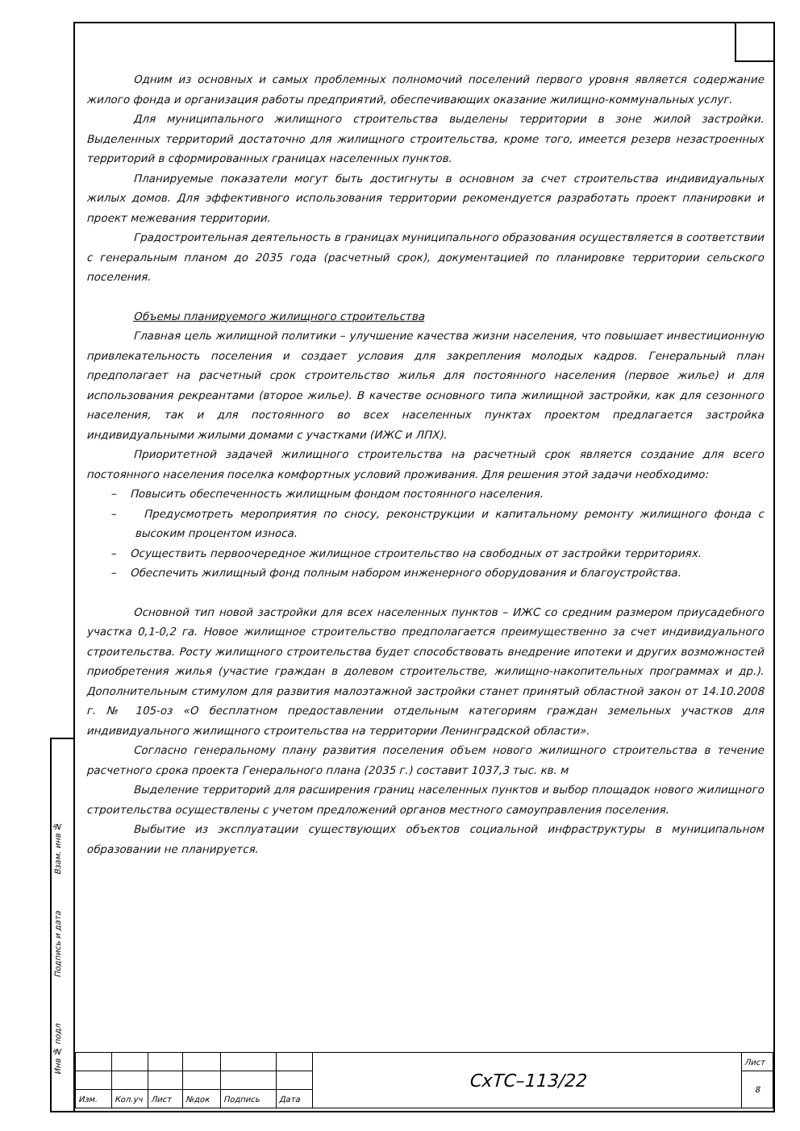Взам. инв №
Подпись и дата
Инв № подл
Одним из основных и самых проблемных полномочий поселений первого уровня является содержание жилого фонда и организация работы предприятий, обеспечивающих оказание жилищно-коммунальных услуг.
Для муниципального жилищного строительства выделены территории в зоне жилой застройки. Выделенных территорий достаточно для жилищного строительства, кроме того, имеется резерв незастроенных территорий в сформированных границах населенных пунктов.
Планируемые показатели могут быть достигнуты в основном за счет строительства индивидуальных жилых домов. Для эффективного использования территории рекомендуется разработать проект планировки и проект межевания территории.
Градостроительная деятельность в границах муниципального образования осуществляется в соответствии с генеральным планом до 2035 года (расчетный срок), документацией по планировке территории сельского поселения.
Объемы планируемого жилищного строительства
Главная цель жилищной политики – улучшение качества жизни населения, что повышает инвестиционную привлекательность поселения и создает условия для закрепления молодых кадров. Генеральный план предполагает на расчетный срок строительство жилья для постоянного населения (первое жилье) и для использования рекреантами (второе жилье). В качестве основного типа жилищной застройки, как для сезонного населения, так и для постоянного во всех населенных пунктах проектом предлагается застройка индивидуальными жилыми домами с участками (ИЖС и ЛПХ).
Приоритетной задачей жилищного строительства на расчетный срок является создание для всего постоянного населения поселка комфортных условий проживания. Для решения этой задачи необходимо:
– Повысить обеспеченность жилищным фондом постоянного населения.
– Предусмотреть мероприятия по сносу, реконструкции и капитальному ремонту жилищного фонда с высоким процентом износа.
– Осуществить первоочередное жилищное строительство на свободных от застройки территориях.
– Обеспечить жилищный фонд полным набором инженерного оборудования и благоустройства.
Основной тип новой застройки для всех населенных пунктов – ИЖС со средним размером приусадебного участка 0,1-0,2 га. Новое жилищное строительство предполагается преимущественно за счет индивидуального строительства. Росту жилищного строительства будет способствовать внедрение ипотеки и других возможностей приобретения жилья (участие граждан в долевом строительстве, жилищно-накопительных программах и др.). Дополнительным стимулом для развития малоэтажной застройки станет принятый областной закон от 14.10.2008 г. № 105-оз «О бесплатном предоставлении отдельным категориям граждан земельных участков для индивидуального жилищного строительства на территории Ленинградской области».
Согласно генеральному плану развития поселения объем нового жилищного строительства в течение расчетного срока проекта Генерального плана (2035 г.) составит 1037,3 тыс. кв. м
Выделение территорий для расширения границ населенных пунктов и выбор площадок нового жилищного строительства осуществлены с учетом предложений органов местного самоуправления поселения.
Выбытие из эксплуатации существующих объектов социальной инфраструктуры в муниципальном образовании не планируется.
| | | | | | | СхТС–113/22 | Лист |
| | | | | | | | 8 |
| Изм. | Кол.уч | Лист | №док | Подпись | Дата | | |